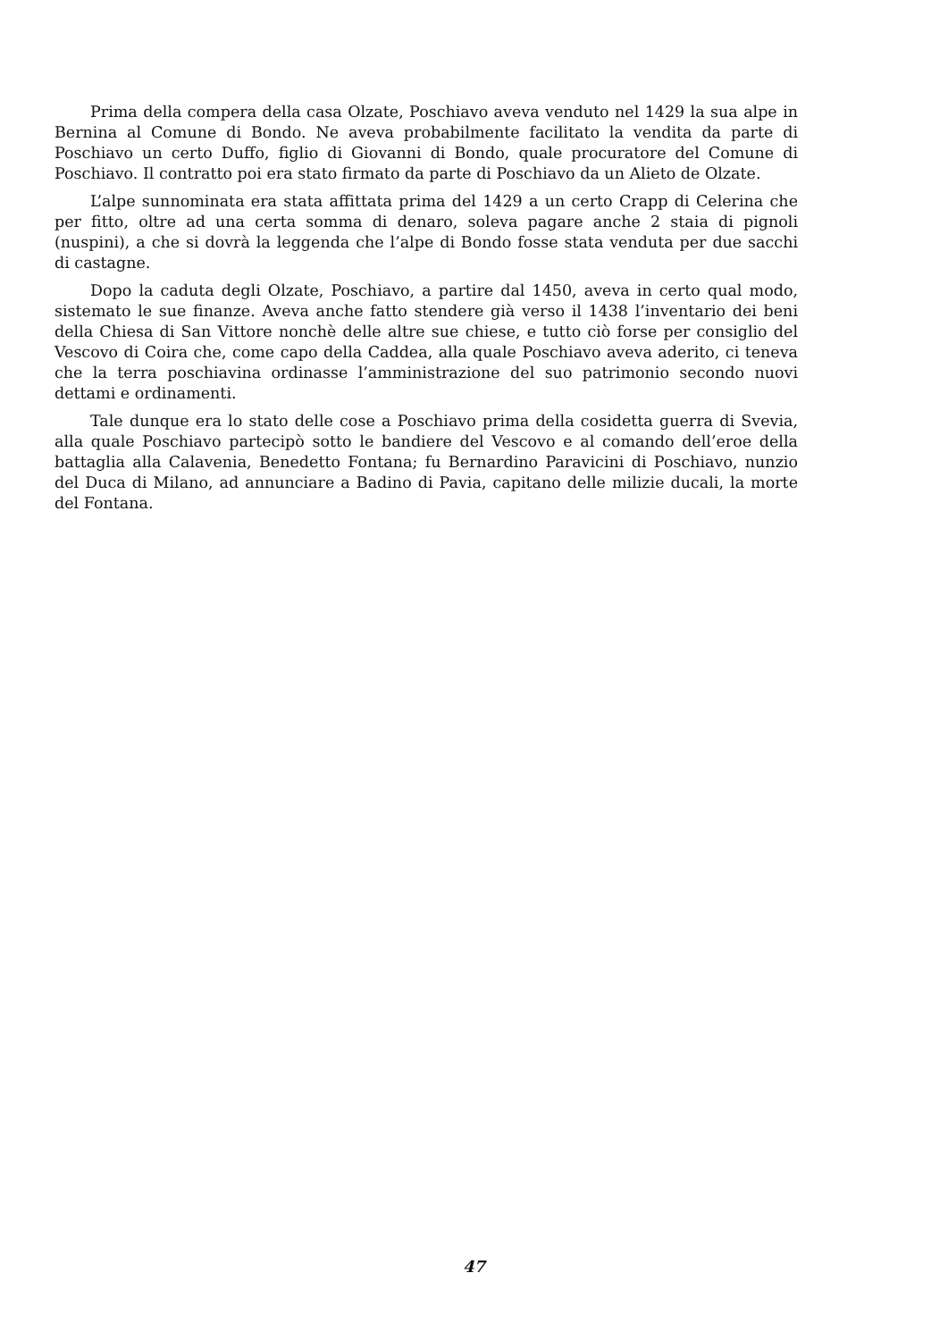Prima della compera della casa Olzate, Poschiavo aveva venduto nel 1429 la sua alpe in Bernina al Comune di Bondo. Ne aveva probabilmente facilitato la vendita da parte di Poschiavo un certo Duffo, figlio di Giovanni di Bondo, quale procuratore del Comune di Poschiavo. Il contratto poi era stato firmato da parte di Poschiavo da un Alieto de Olzate.
L’alpe sunnominata era stata affittata prima del 1429 a un certo Crapp di Celerina che per fitto, oltre ad una certa somma di denaro, soleva pagare anche 2 staia di pignoli (nuspini), a che si dovrà la leggenda che l’alpe di Bondo fosse stata venduta per due sacchi di castagne.
Dopo la caduta degli Olzate, Poschiavo, a partire dal 1450, aveva in certo qual modo, sistemato le sue finanze. Aveva anche fatto stendere già verso il 1438 l’inventario dei beni della Chiesa di San Vittore nonchè delle altre sue chiese, e tutto ciò forse per consiglio del Vescovo di Coira che, come capo della Caddea, alla quale Poschiavo aveva aderito, ci teneva che la terra poschiavina ordinasse l’amministrazione del suo patrimonio secondo nuovi dettami e ordinamenti.
Tale dunque era lo stato delle cose a Poschiavo prima della cosidetta guerra di Svevia, alla quale Poschiavo partecipò sotto le bandiere del Vescovo e al comando dell’eroe della battaglia alla Calavenia, Benedetto Fontana; fu Bernardino Paravicini di Poschiavo, nunzio del Duca di Milano, ad annunciare a Badino di Pavia, capitano delle milizie ducali, la morte del Fontana.
47